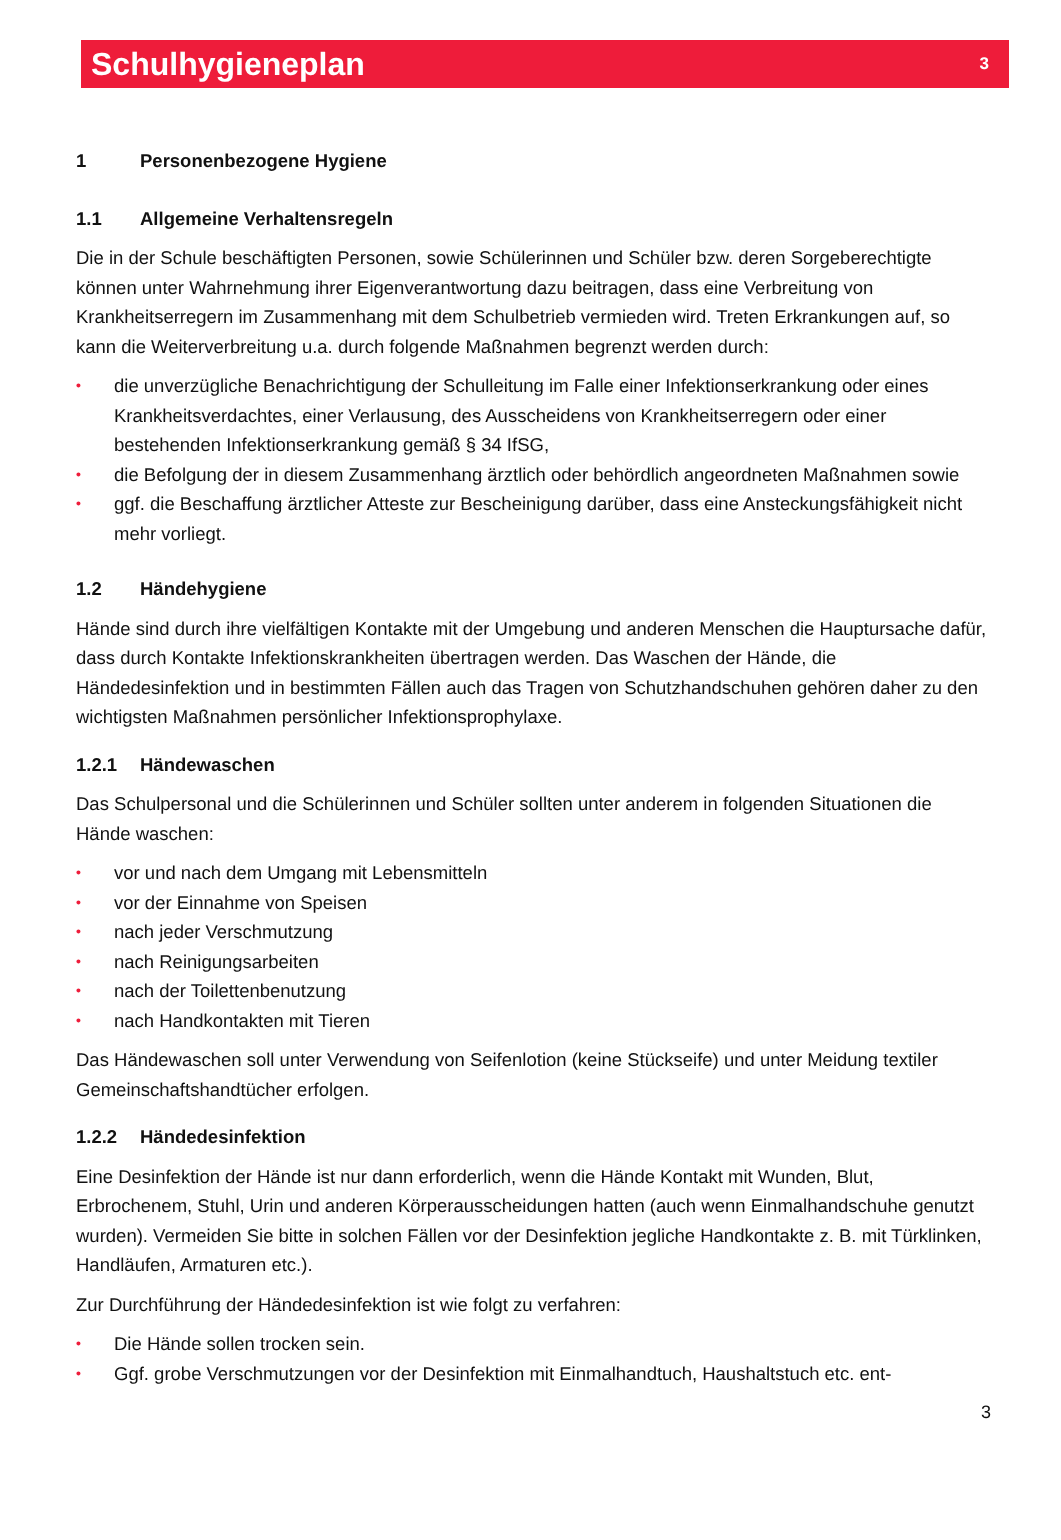Schulhygieneplan
3
1 Personenbezogene Hygiene
1.1 Allgemeine Verhaltensregeln
Die in der Schule beschäftigten Personen, sowie Schülerinnen und Schüler bzw. deren Sorgeberechtigte können unter Wahrnehmung ihrer Eigenverantwortung dazu beitragen, dass eine Verbreitung von Krankheitserregern im Zusammenhang mit dem Schulbetrieb vermieden wird. Treten Erkrankungen auf, so kann die Weiterverbreitung u.a. durch folgende Maßnahmen begrenzt werden durch:
• die unverzügliche Benachrichtigung der Schulleitung im Falle einer Infektionserkrankung oder eines Krankheitsverdachtes, einer Verlausung, des Ausscheidens von Krankheitserregern oder einer bestehenden Infektionserkrankung gemäß § 34 IfSG,
• die Befolgung der in diesem Zusammenhang ärztlich oder behördlich angeordneten Maßnahmen sowie
• ggf. die Beschaffung ärztlicher Atteste zur Bescheinigung darüber, dass eine Ansteckungsfähigkeit nicht mehr vorliegt.
1.2 Händehygiene
Hände sind durch ihre vielfältigen Kontakte mit der Umgebung und anderen Menschen die Hauptursache dafür, dass durch Kontakte Infektionskrankheiten übertragen werden. Das Waschen der Hände, die Händedesinfektion und in bestimmten Fällen auch das Tragen von Schutzhandschuhen gehören daher zu den wichtigsten Maßnahmen persönlicher Infektionsprophylaxe.
1.2.1 Händewaschen
Das Schulpersonal und die Schülerinnen und Schüler sollten unter anderem in folgenden Situationen die Hände waschen:
• vor und nach dem Umgang mit Lebensmitteln
• vor der Einnahme von Speisen
• nach jeder Verschmutzung
• nach Reinigungsarbeiten
• nach der Toilettenbenutzung
• nach Handkontakten mit Tieren
Das Händewaschen soll unter Verwendung von Seifenlotion (keine Stückseife) und unter Meidung textiler Gemeinschaftshandtücher erfolgen.
1.2.2 Händedesinfektion
Eine Desinfektion der Hände ist nur dann erforderlich, wenn die Hände Kontakt mit Wunden, Blut, Erbrochenem, Stuhl, Urin und anderen Körperausscheidungen hatten (auch wenn Einmalhandschuhe genutzt wurden). Vermeiden Sie bitte in solchen Fällen vor der Desinfektion jegliche Handkontakte z. B. mit Türklinken, Handläufen, Armaturen etc.).
Zur Durchführung der Händedesinfektion ist wie folgt zu verfahren:
• Die Hände sollen trocken sein.
• Ggf. grobe Verschmutzungen vor der Desinfektion mit Einmalhandtuch, Haushaltstuch etc. ent-
3